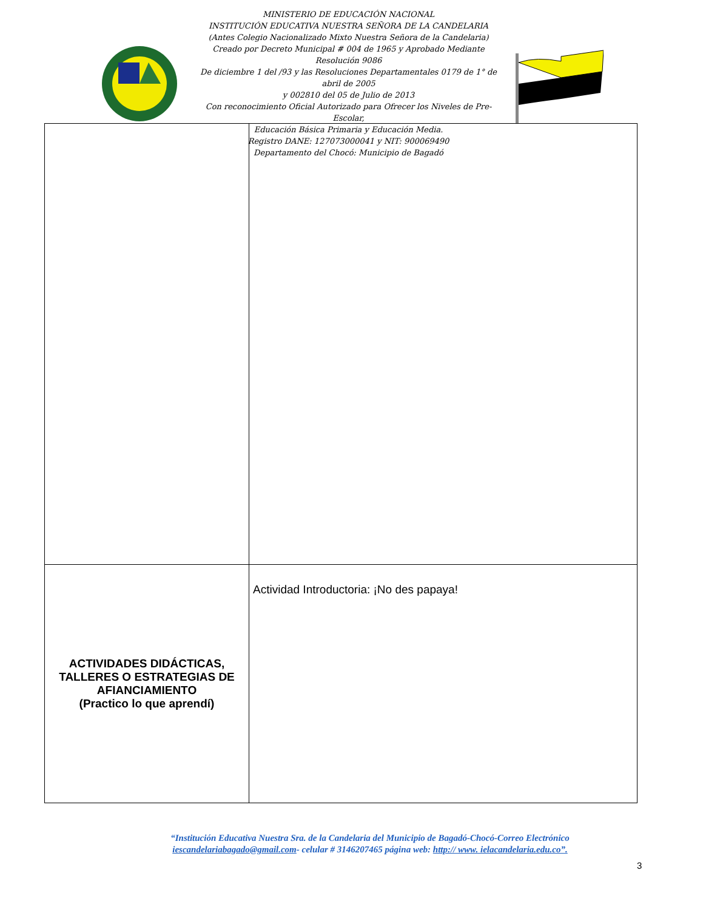MINISTERIO DE EDUCACIÓN NACIONAL
INSTITUCIÓN EDUCATIVA NUESTRA SEÑORA DE LA CANDELARIA
(Antes Colegio Nacionalizado Mixto Nuestra Señora de la Candelaria)
Creado por Decreto Municipal # 004 de 1965 y Aprobado Mediante Resolución 9086
De diciembre 1 del /93 y las Resoluciones Departamentales 0179 de 1° de abril de 2005
y 002810 del 05 de Julio de 2013
Con reconocimiento Oficial Autorizado para Ofrecer los Niveles de Pre-Escolar,
Educación Básica Primaria y Educación Media.
Registro DANE: 127073000041 y NIT: 900069490
Departamento del Chocó: Municipio de Bagadó
| ACTIVIDADES DIDÁCTICAS, TALLERES O ESTRATEGIAS DE AFIANCIAMIENTO (Practico lo que aprendí) | Actividad Introductoria: ¡No des papaya! |
“Institución Educativa Nuestra Sra. de la Candelaria del Municipio de Bagadó-Chocó-Correo Electrónico iescandelariabagado@gmail.com- celular # 3146207465 página web: http:// www. ielacandelaria.edu.co”.
3